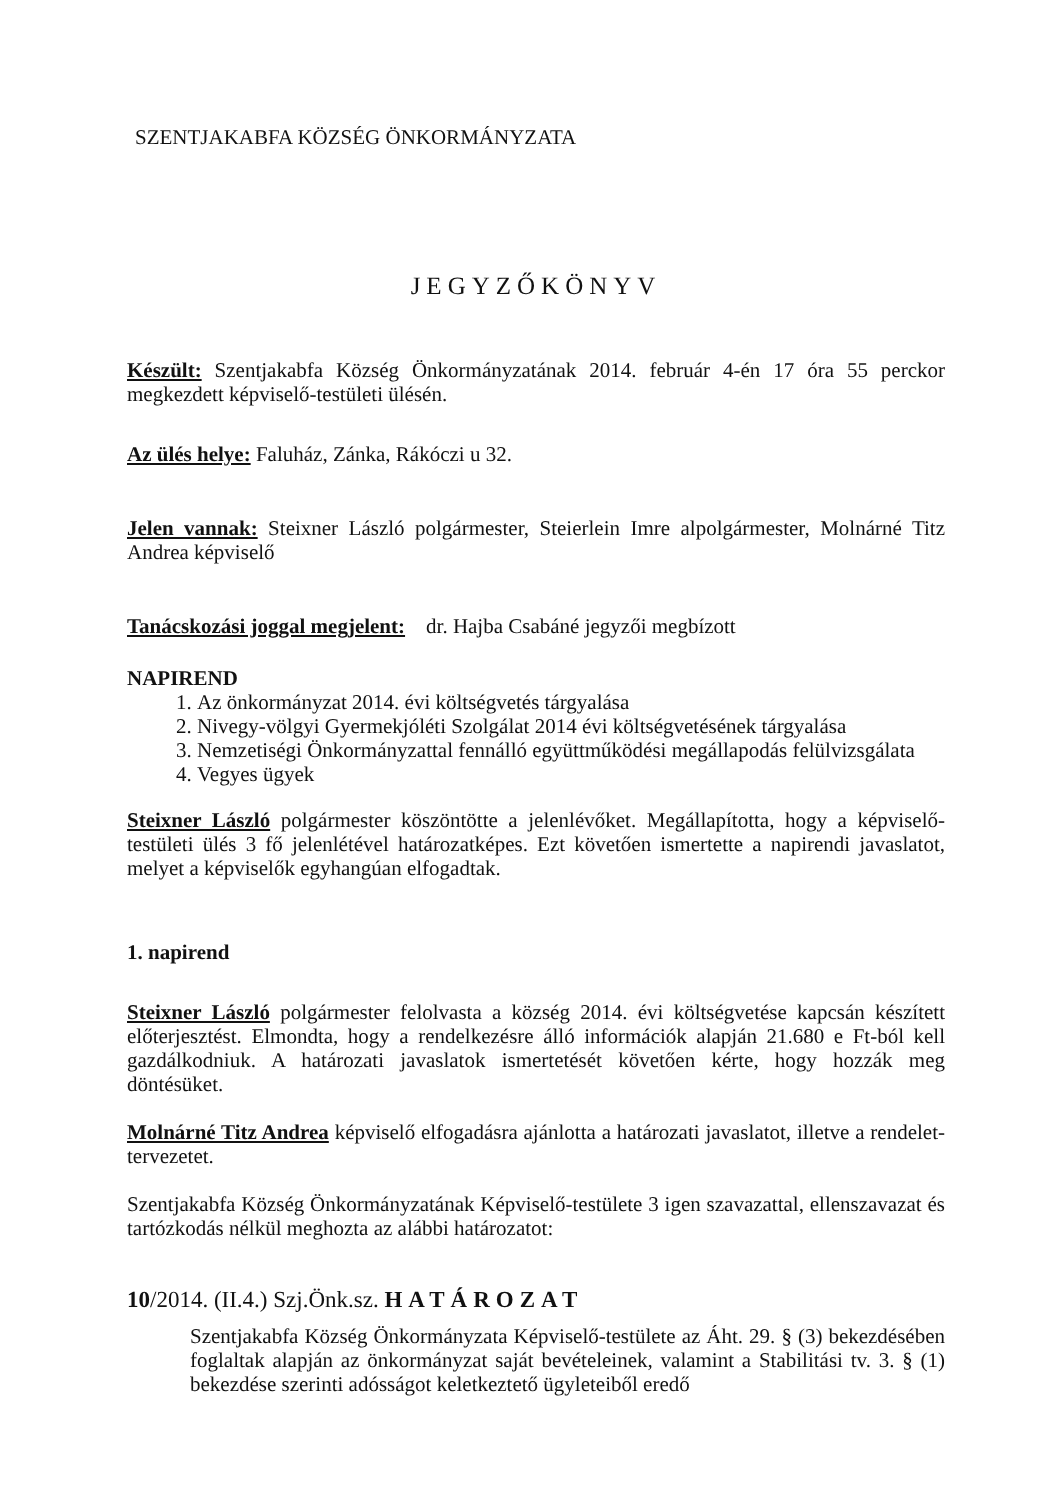SZENTJAKABFA KÖZSÉG ÖNKORMÁNYZATA
JEGYZŐKÖNYV
Készült: Szentjakabfa Község Önkormányzatának 2014. február 4-én 17 óra 55 perckor megkezdett képviselő-testületi ülésén.
Az ülés helye: Faluház, Zánka, Rákóczi u 32.
Jelen vannak: Steixner László polgármester, Steierlein Imre alpolgármester, Molnárné Titz Andrea képviselő
Tanácskozási joggal megjelent: dr. Hajba Csabáné jegyzői megbízott
NAPIREND
1. Az önkormányzat 2014. évi költségvetés tárgyalása
2. Nivegy-völgyi Gyermekjóléti Szolgálat 2014 évi költségvetésének tárgyalása
3. Nemzetiségi Önkormányzattal fennálló együttműködési megállapodás felülvizsgálata
4. Vegyes ügyek
Steixner László polgármester köszöntötte a jelenlévőket. Megállapította, hogy a képviselő-testületi ülés 3 fő jelenlétével határozatképes. Ezt követően ismertette a napirendi javaslatot, melyet a képviselők egyhangúan elfogadtak.
1. napirend
Steixner László polgármester felolvasta a község 2014. évi költségvetése kapcsán készített előterjesztést. Elmondta, hogy a rendelkezésre álló információk alapján 21.680 e Ft-ból kell gazdálkodniuk. A határozati javaslatok ismertetését követően kérte, hogy hozzák meg döntésüket.
Molnárné Titz Andrea képviselő elfogadásra ajánlotta a határozati javaslatot, illetve a rendelet-tervezetet.
Szentjakabfa Község Önkormányzatának Képviselő-testülete 3 igen szavazattal, ellenszavazat és tartózkodás nélkül meghozta az alábbi határozatot:
10/2014. (II.4.) Szj.Önk.sz. HATÁROZAT
Szentjakabfa Község Önkormányzata Képviselő-testülete az Áht. 29. § (3) bekezdésében foglaltak alapján az önkormányzat saját bevételeinek, valamint a Stabilitási tv. 3. § (1) bekezdése szerinti adósságot keletkeztető ügyleteiből eredő